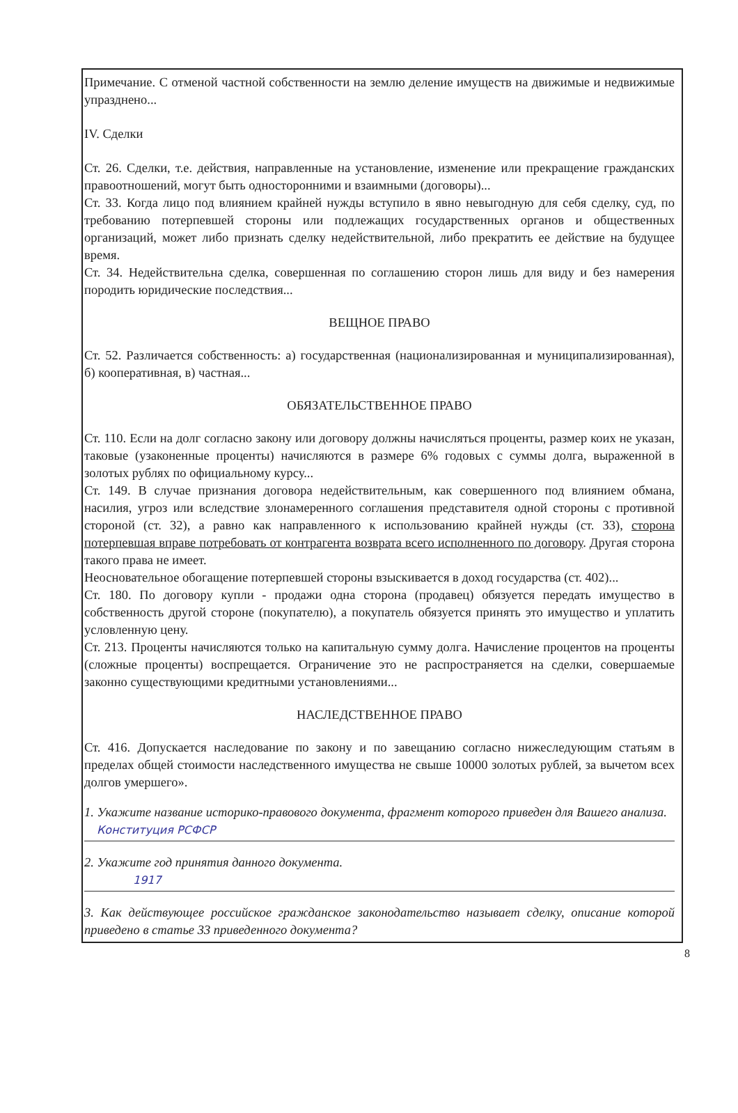Примечание. С отменой частной собственности на землю деление имуществ на движимые и недвижимые упразднено...
IV. Сделки
Ст. 26. Сделки, т.е. действия, направленные на установление, изменение или прекращение гражданских правоотношений, могут быть односторонними и взаимными (договоры)...
Ст. 33. Когда лицо под влиянием крайней нужды вступило в явно невыгодную для себя сделку, суд, по требованию потерпевшей стороны или подлежащих государственных органов и общественных организаций, может либо признать сделку недействительной, либо прекратить ее действие на будущее время.
Ст. 34. Недействительна сделка, совершенная по соглашению сторон лишь для виду и без намерения породить юридические последствия...
ВЕЩНОЕ ПРАВО
Ст. 52. Различается собственность: а) государственная (национализированная и муниципализированная), б) кооперативная, в) частная...
ОБЯЗАТЕЛЬСТВЕННОЕ ПРАВО
Ст. 110. Если на долг согласно закону или договору должны начисляться проценты, размер коих не указан, таковые (узаконенные проценты) начисляются в размере 6% годовых с суммы долга, выраженной в золотых рублях по официальному курсу...
Ст. 149. В случае признания договора недействительным, как совершенного под влиянием обмана, насилия, угроз или вследствие злонамеренного соглашения представителя одной стороны с противной стороной (ст. 32), а равно как направленного к использованию крайней нужды (ст. 33), сторона потерпевшая вправе потребовать от контрагента возврата всего исполненного по договору. Другая сторона такого права не имеет.
Неосновательное обогащение потерпевшей стороны взыскивается в доход государства (ст. 402)...
Ст. 180. По договору купли - продажи одна сторона (продавец) обязуется передать имущество в собственность другой стороне (покупателю), а покупатель обязуется принять это имущество и уплатить условленную цену.
Ст. 213. Проценты начисляются только на капитальную сумму долга. Начисление процентов на проценты (сложные проценты) воспрещается. Ограничение это не распространяется на сделки, совершаемые законно существующими кредитными установлениями...
НАСЛЕДСТВЕННОЕ ПРАВО
Ст. 416. Допускается наследование по закону и по завещанию согласно нижеследующим статьям в пределах общей стоимости наследственного имущества не свыше 10000 золотых рублей, за вычетом всех долгов умершего».
1. Укажите название историко-правового документа, фрагмент которого приведен для Вашего анализа.
Конституция РСФСР
2. Укажите год принятия данного документа.
1917
3. Как действующее российское гражданское законодательство называет сделку, описание которой приведено в статье 33 приведенного документа?
8